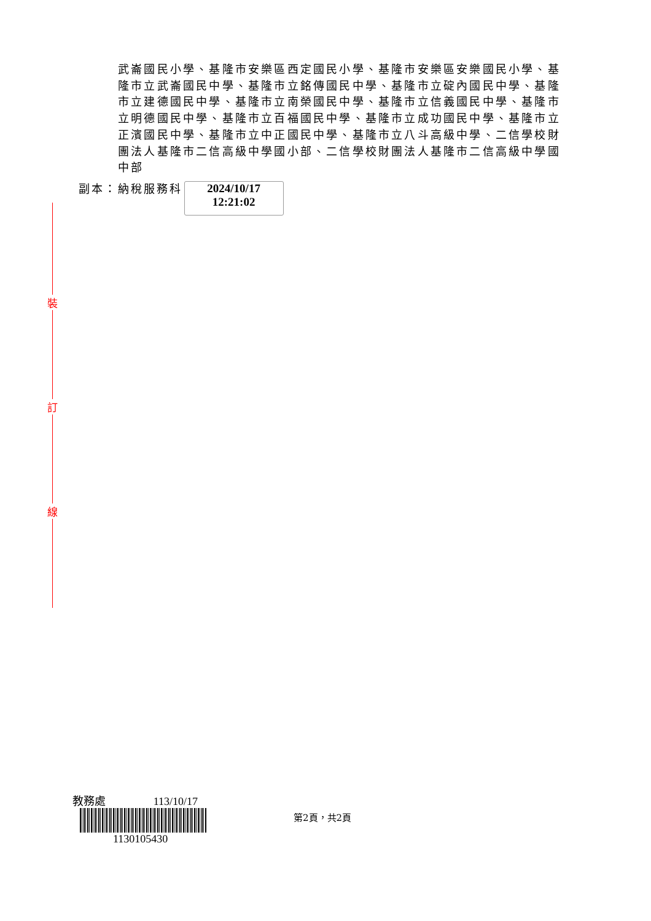裝
訂
線
武崙國民小學、基隆市安樂區西定國民小學、基隆市安樂區安樂國民小學、基隆市立武崙國民中學、基隆市立銘傳國民中學、基隆市立碇內國民中學、基隆市立建德國民中學、基隆市立南榮國民中學、基隆市立信義國民中學、基隆市立明德國民中學、基隆市立百福國民中學、基隆市立成功國民中學、基隆市立正濱國民中學、基隆市立中正國民中學、基隆市立八斗高級中學、二信學校財團法人基隆市二信高級中學國小部、二信學校財團法人基隆市二信高級中學國中部
副本：納稅服務科
2024/10/17
12:21:02
教務處　　　　 113/10/17
1130105430
第2頁，共2頁